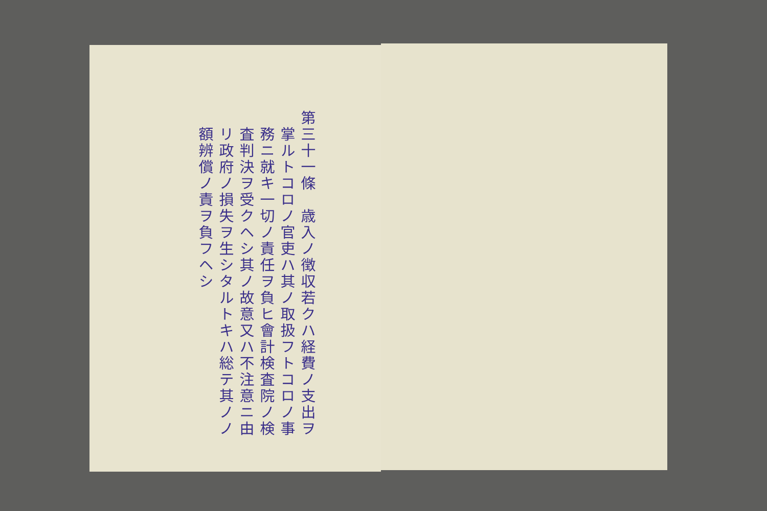第三十一條　歳入ノ徴収若クハ経費ノ支出ヲ
　掌ルトコロノ官吏ハ其ノ取扱フトコロノ事
　務ニ就キ一切ノ責任ヲ負ヒ會計検査院ノ検
　査判決ヲ受クヘシ其ノ故意又ハ不注意ニ由
　リ政府ノ損失ヲ生シタルトキハ総テ其ノノ
　額辨償ノ責ヲ負フヘシ